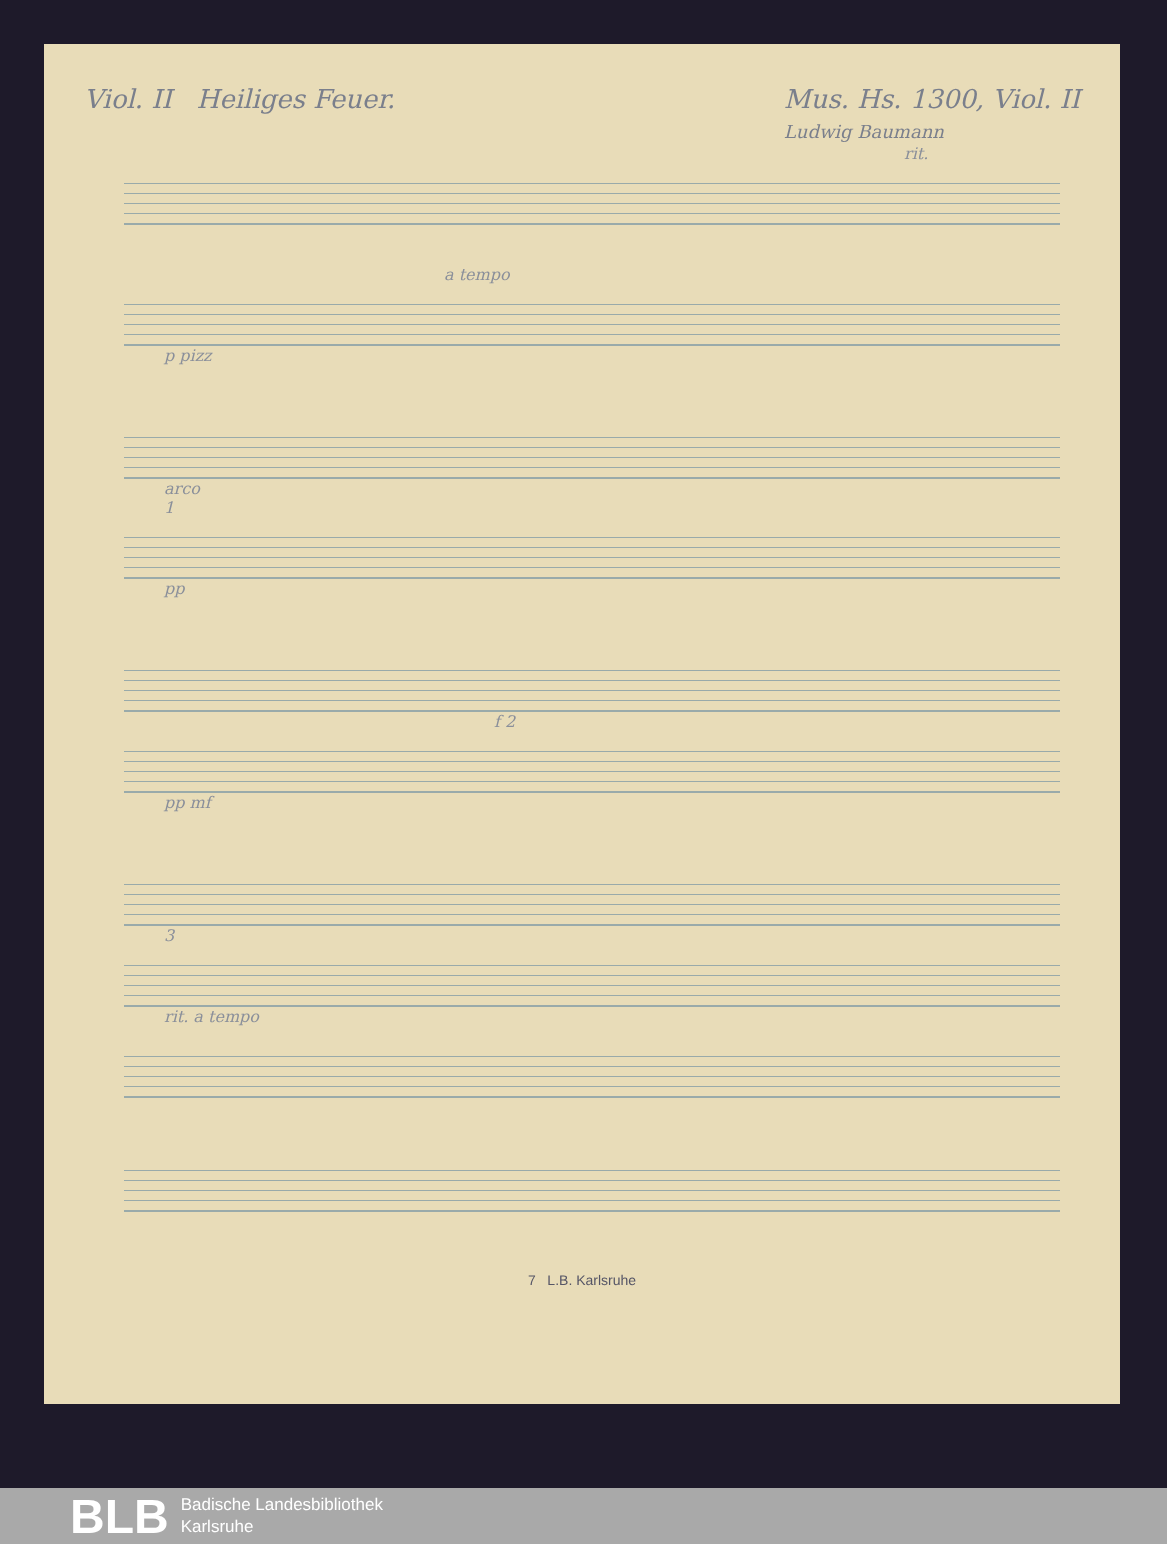Viol. II Heiliges Feuer. Mus. Hs. 1300, Viol. II
Ludwig Baumann
rit.
a tempo
p pizz
arco
1
pp
f 2
pp mf
3
rit. a tempo
7 L.B. Karlsruhe
BLB Badische Landesbibliothek
Karlsruhe